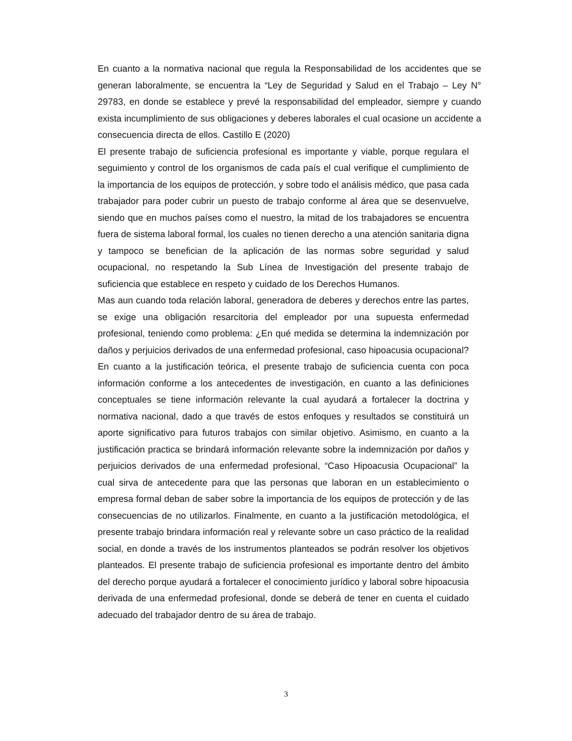En cuanto a la normativa nacional que regula la Responsabilidad de los accidentes que se generan laboralmente, se encuentra la “Ley de Seguridad y Salud en el Trabajo – Ley N° 29783, en donde se establece y prevé la responsabilidad del empleador, siempre y cuando exista incumplimiento de sus obligaciones y deberes laborales el cual ocasione un accidente a consecuencia directa de ellos. Castillo E (2020)
El presente trabajo de suficiencia profesional es importante y viable, porque regulara el seguimiento y control de los organismos de cada país el cual verifique el cumplimiento de la importancia de los equipos de protección, y sobre todo el análisis médico, que pasa cada trabajador para poder cubrir un puesto de trabajo conforme al área que se desenvuelve, siendo que en muchos países como el nuestro, la mitad de los trabajadores se encuentra fuera de sistema laboral formal, los cuales no tienen derecho a una atención sanitaria digna y tampoco se benefician de la aplicación de las normas sobre seguridad y salud ocupacional, no respetando la Sub Línea de Investigación del presente trabajo de suficiencia que establece en respeto y cuidado de los Derechos Humanos.
Mas aun cuando toda relación laboral, generadora de deberes y derechos entre las partes, se exige una obligación resarcitoria del empleador por una supuesta enfermedad profesional, teniendo como problema: ¿En qué medida se determina la indemnización por daños y perjuicios derivados de una enfermedad profesional, caso hipoacusia ocupacional?
En cuanto a la justificación teórica, el presente trabajo de suficiencia cuenta con poca información conforme a los antecedentes de investigación, en cuanto a las definiciones conceptuales se tiene información relevante la cual ayudará a fortalecer la doctrina y normativa nacional, dado a que través de estos enfoques y resultados se constituirá un aporte significativo para futuros trabajos con similar objetivo. Asimismo, en cuanto a la justificación practica se brindará información relevante sobre la indemnización por daños y perjuicios derivados de una enfermedad profesional, “Caso Hipoacusia Ocupacional” la cual sirva de antecedente para que las personas que laboran en un establecimiento o empresa formal deban de saber sobre la importancia de los equipos de protección y de las consecuencias de no utilizarlos. Finalmente, en cuanto a la justificación metodológica, el presente trabajo brindara información real y relevante sobre un caso práctico de la realidad social, en donde a través de los instrumentos planteados se podrán resolver los objetivos planteados. El presente trabajo de suficiencia profesional es importante dentro del ámbito del derecho porque ayudará a fortalecer el conocimiento jurídico y laboral sobre hipoacusia derivada de una enfermedad profesional, donde se deberá de tener en cuenta el cuidado adecuado del trabajador dentro de su área de trabajo.
3